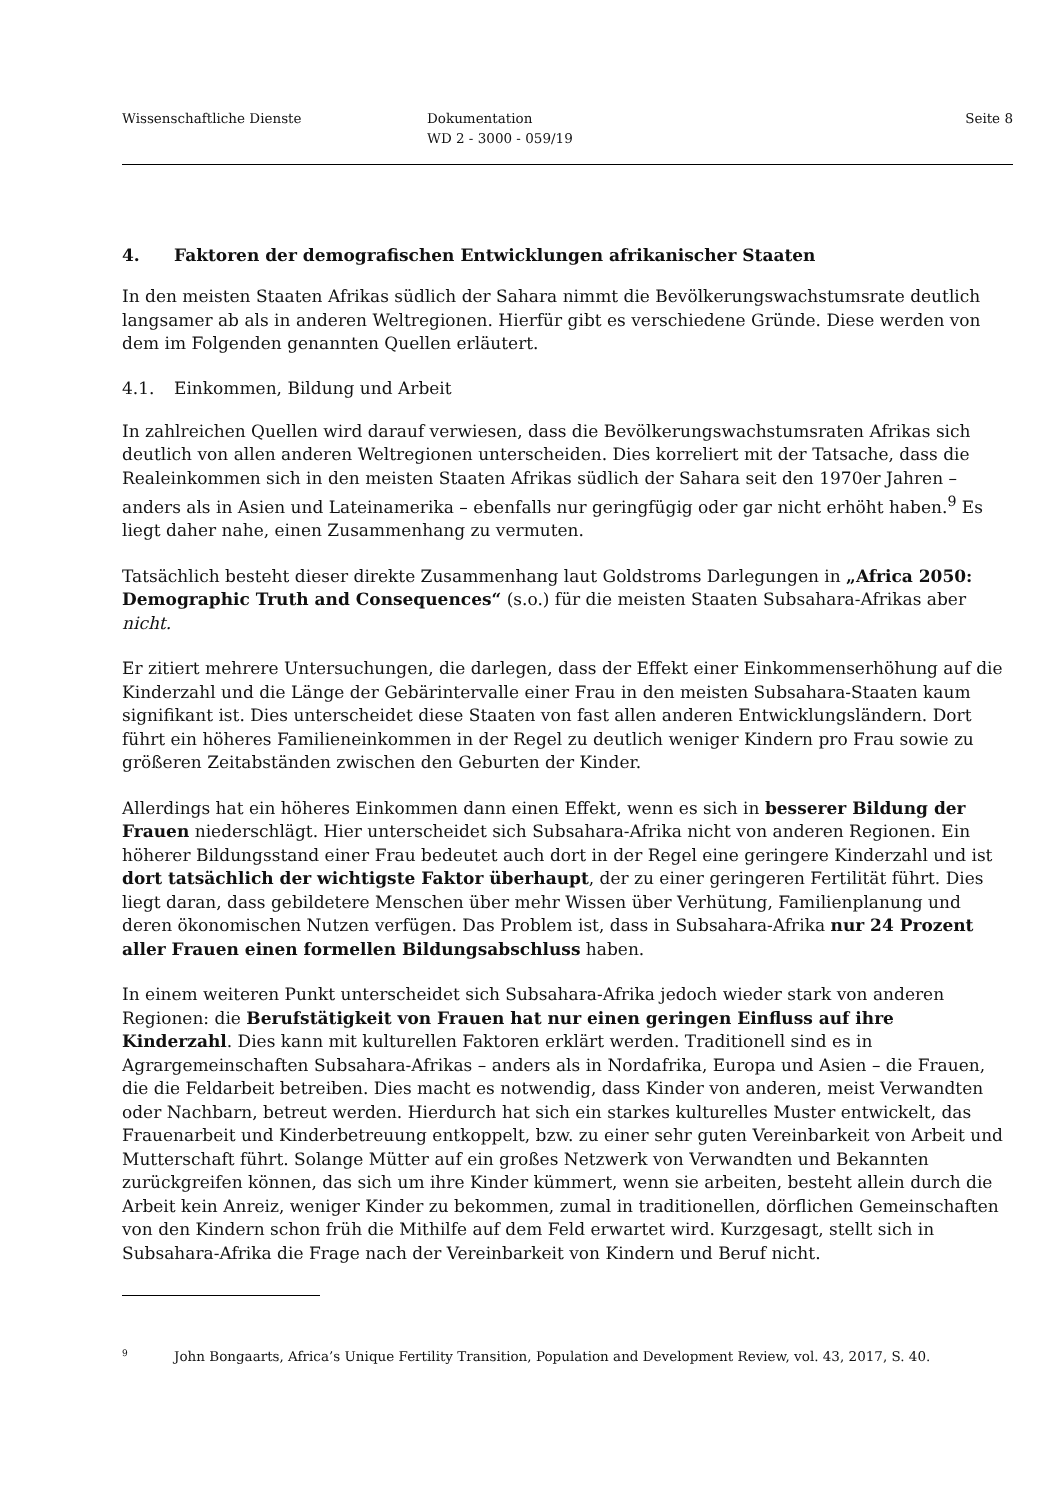Wissenschaftliche Dienste Dokumentation
WD 2 - 3000 - 059/19
Seite 8
4. Faktoren der demografischen Entwicklungen afrikanischer Staaten
In den meisten Staaten Afrikas südlich der Sahara nimmt die Bevölkerungswachstumsrate deutlich langsamer ab als in anderen Weltregionen. Hierfür gibt es verschiedene Gründe. Diese werden von dem im Folgenden genannten Quellen erläutert.
4.1. Einkommen, Bildung und Arbeit
In zahlreichen Quellen wird darauf verwiesen, dass die Bevölkerungswachstumsraten Afrikas sich deutlich von allen anderen Weltregionen unterscheiden. Dies korreliert mit der Tatsache, dass die Realeinkommen sich in den meisten Staaten Afrikas südlich der Sahara seit den 1970er Jahren – anders als in Asien und Lateinamerika – ebenfalls nur geringfügig oder gar nicht erhöht haben.<sup>9</sup> Es liegt daher nahe, einen Zusammenhang zu vermuten.
Tatsächlich besteht dieser direkte Zusammenhang laut Goldstroms Darlegungen in „Africa 2050: Demographic Truth and Consequences“ (s.o.) für die meisten Staaten Subsahara-Afrikas aber nicht.
Er zitiert mehrere Untersuchungen, die darlegen, dass der Effekt einer Einkommenserhöhung auf die Kinderzahl und die Länge der Gebärintervalle einer Frau in den meisten Subsahara-Staaten kaum signifikant ist. Dies unterscheidet diese Staaten von fast allen anderen Entwicklungsländern. Dort führt ein höheres Familieneinkommen in der Regel zu deutlich weniger Kindern pro Frau sowie zu größeren Zeitabständen zwischen den Geburten der Kinder.
Allerdings hat ein höheres Einkommen dann einen Effekt, wenn es sich in besserer Bildung der Frauen niederschlägt. Hier unterscheidet sich Subsahara-Afrika nicht von anderen Regionen. Ein höherer Bildungsstand einer Frau bedeutet auch dort in der Regel eine geringere Kinderzahl und ist dort tatsächlich der wichtigste Faktor überhaupt, der zu einer geringeren Fertilität führt. Dies liegt daran, dass gebildetere Menschen über mehr Wissen über Verhütung, Familienplanung und deren ökonomischen Nutzen verfügen. Das Problem ist, dass in Subsahara-Afrika nur 24 Prozent aller Frauen einen formellen Bildungsabschluss haben.
In einem weiteren Punkt unterscheidet sich Subsahara-Afrika jedoch wieder stark von anderen Regionen: die Berufstätigkeit von Frauen hat nur einen geringen Einfluss auf ihre Kinderzahl. Dies kann mit kulturellen Faktoren erklärt werden. Traditionell sind es in Agrargemeinschaften Subsahara-Afrikas – anders als in Nordafrika, Europa und Asien – die Frauen, die die Feldarbeit betreiben. Dies macht es notwendig, dass Kinder von anderen, meist Verwandten oder Nachbarn, betreut werden. Hierdurch hat sich ein starkes kulturelles Muster entwickelt, das Frauenarbeit und Kinderbetreuung entkoppelt, bzw. zu einer sehr guten Vereinbarkeit von Arbeit und Mutterschaft führt. Solange Mütter auf ein großes Netzwerk von Verwandten und Bekannten zurückgreifen können, das sich um ihre Kinder kümmert, wenn sie arbeiten, besteht allein durch die Arbeit kein Anreiz, weniger Kinder zu bekommen, zumal in traditionellen, dörflichen Gemeinschaften von den Kindern schon früh die Mithilfe auf dem Feld erwartet wird. Kurzgesagt, stellt sich in Subsahara-Afrika die Frage nach der Vereinbarkeit von Kindern und Beruf nicht.
<sup>9</sup> John Bongaarts, Africa’s Unique Fertility Transition, Population and Development Review, vol. 43, 2017, S. 40.